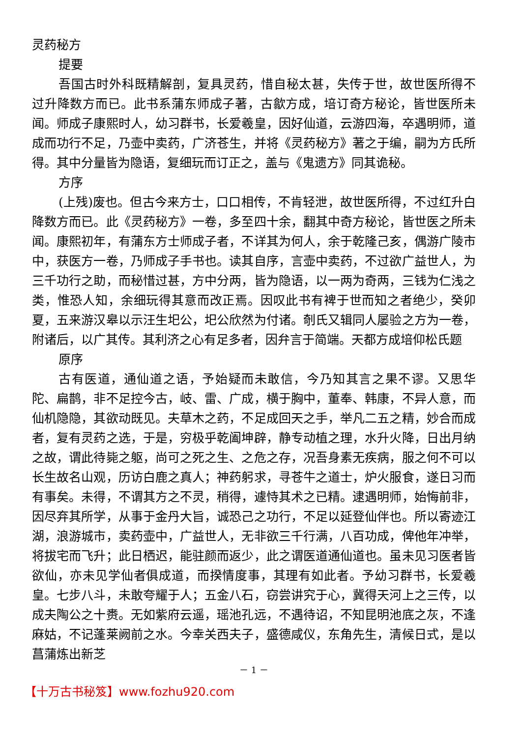灵药秘方
提要
吾国古时外科既精解剖，复具灵药，惜自秘太甚，失传于世，故世医所得不过升降数方而已。此书系蒲东师成子著，古歙方成，培订奇方秘论，皆世医所未闻。师成子康熙时人，幼习群书，长爱羲皇，因好仙道，云游四海，卒遇明师，道成而功行不足，乃壶中卖药，广济苍生，并将《灵药秘方》著之于编，嗣为方氏所得。其中分量皆为隐语，复细玩而订正之，盖与《鬼遗方》同其诡秘。
方序
(上残)废也。但古今来方士，口口相传，不肯轻泄，故世医所得，不过红升白降数方而已。此《灵药秘方》一卷，多至四十余，翻其中奇方秘论，皆世医之所未闻。康熙初年，有蒲东方士师成子者，不详其为何人，余于乾隆己亥，偶游广陵市中，获医方一卷，乃师成子手书也。读其自序，言壶中卖药，不过欲广益世人，为三千功行之助，而秘惜过甚，方中分两，皆为隐语，以一两为奇两，三钱为仁浅之类，惟恐人知，余细玩得其意而改正焉。因叹此书有裨于世而知之者绝少，癸卯夏，五来游汉皋以示汪生圯公，圯公欣然为付诸。剞氏又辑同人屡验之方为一卷，附诸后，以广其传。其利济之心有足多者，因弁言于简端。天都方成培仰松氏题
原序
古有医道，通仙道之语，予始疑而未敢信，今乃知其言之果不谬。又思华陀、扁鹊，非不足控今古，岐、雷、广成，横于胸中，董奉、韩康，不异人意，而仙机隐隐，其欲动既见。夫草木之药，不足成回天之手，举凡二五之精，妙合而成者，复有灵药之选，于是，穷极乎乾阖坤辟，静专动植之理，水升火降，日出月纳之故，谓此待毙之躯，尚可之死之生、之危之存，况吾身素无疾病，服之何不可以长生故名山观，历访白鹿之真人；神药躬求，寻苍牛之道士，炉火服食，遂日习而有事矣。未得，不谓其方之不灵，稍得，遽恃其术之已精。逮遇明师，始悔前非，因尽弃其所学，从事于金丹大旨，诚恐己之功行，不足以延登仙伴也。所以寄迹江湖，浪游城市，卖药壶中，广益世人，无非欲三千行满，八百功成，俾他年冲举，将拔宅而飞升；此日栖迟，能驻颜而返少，此之谓医道通仙道也。虽未见习医者皆欲仙，亦未见学仙者俱成道，而揆情度事，其理有如此者。予幼习群书，长爱羲皇。七步八斗，未敢夸耀于人；五金八石，窃尝讲究于心，冀得天河上之三传，以成夫陶公之十赉。无如紫府云遥，瑶池孔远，不遇待诏，不知昆明池底之灰，不逢麻姑，不记蓬莱阙前之水。今幸关西夫子，盛德咸仪，东角先生，清候日式，是以菖蒲炼出新芝
－ 1 －
【十万古书秘笈】www.fozhu920.com